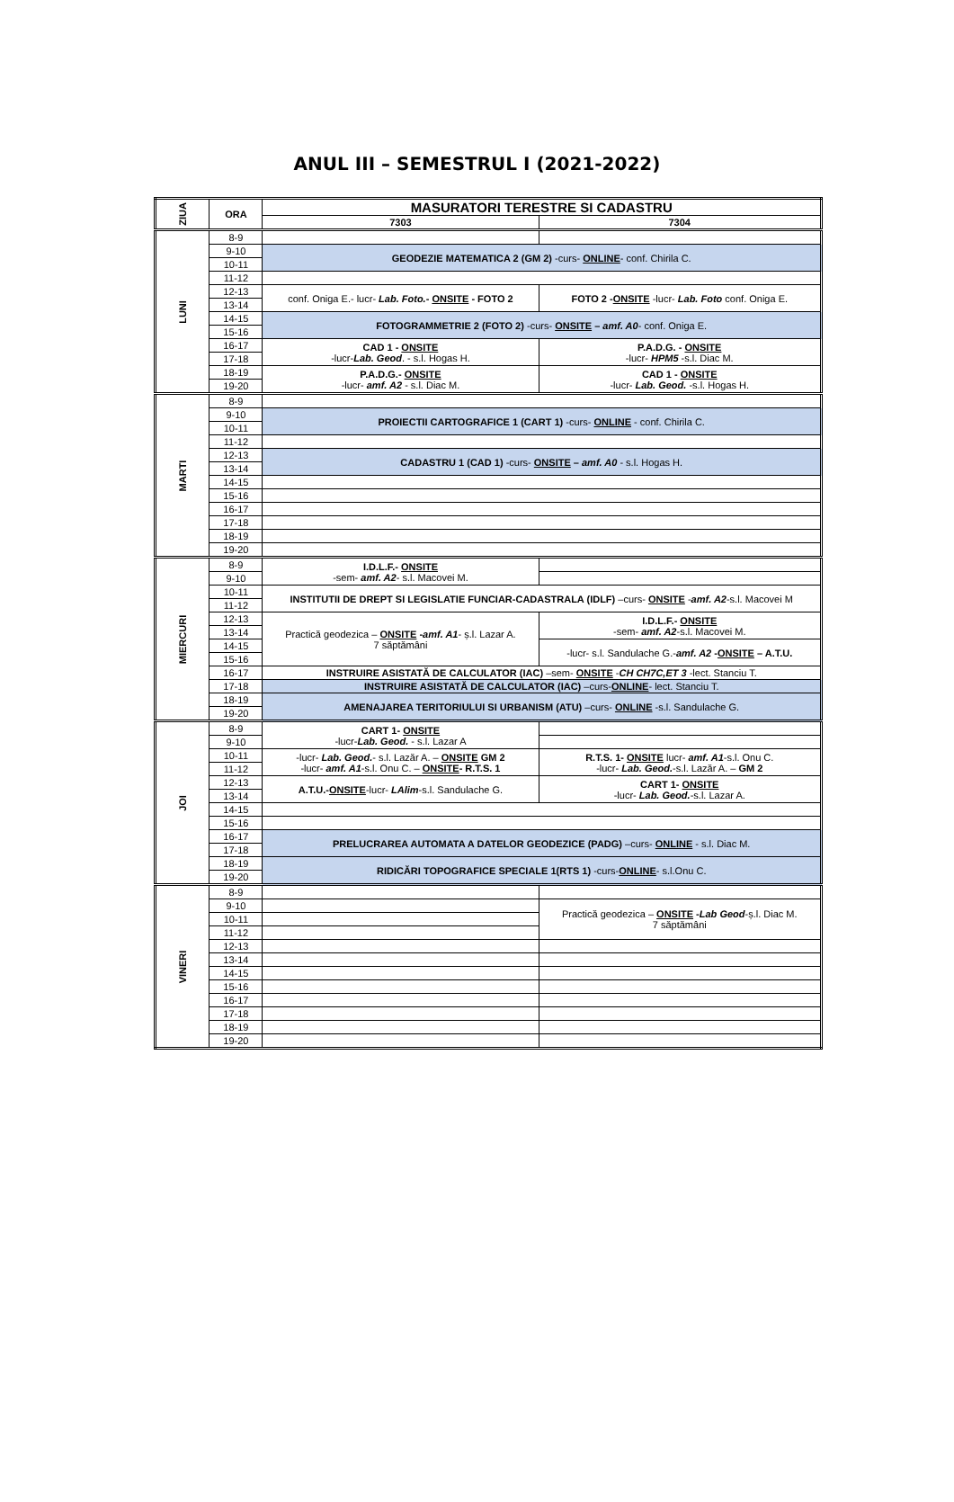ANUL III – SEMESTRUL I (2021-2022)
| ZIUA | ORA | MASURATORI TERESTRE SI CADASTRU | |
| --- | --- | --- | --- |
| | | 7303 | 7304 |
| LUNI | 8-9 | | |
| | 9-10 | GEODEZIE MATEMATICA 2 (GM 2) -curs- ONLINE - conf. Chirila C. | |
| | 10-11 | | |
| | 11-12 | | |
| | 12-13 | conf. Oniga E.- lucr- Lab. Foto. - ONSITE - FOTO 2 | FOTO 2 - ONSITE -lucr- Lab. Foto conf. Oniga E. |
| | 13-14 | | |
| | 14-15 | FOTOGRAMMETRIE 2 (FOTO 2) -curs- ONSITE – amf. A0 - conf. Oniga E. | |
| | 15-16 | | |
| | 16-17 | CAD 1 - ONSITE -lucr- Lab. Geod . - s.l. Hogas H. | P.A.D.G. - ONSITE -lucr- HPM5 -s.l. Diac M. |
| | 17-18 | | |
| | 18-19 | P.A.D.G.- ONSITE -lucr- amf. A2 - s.l. Diac M. | CAD 1 - ONSITE -lucr- Lab. Geod. -s.l. Hogas H. |
| | 19-20 | | |
| MARTI | 8-9 | | |
| | 9-10 | PROIECTII CARTOGRAFICE 1 (CART 1) -curs- ONLINE - conf. Chirila C. | |
| | 10-11 | | |
| | 11-12 | | |
| | 12-13 | CADASTRU 1 (CAD 1) -curs- ONSITE – amf. A0 - s.l. Hogas H. | |
| | 13-14 | | |
| | 14-15 | | |
| | 15-16 | | |
| | 16-17 | | |
| | 17-18 | | |
| | 18-19 | | |
| | 19-20 | | |
| MIERCURI | 8-9 | I.D.L.F.- ONSITE -sem- amf. A2 - s.l. Macovei M. | |
| | 9-10 | | |
| | 10-11 | INSTITUTII DE DREPT SI LEGISLATIE FUNCIAR-CADASTRALA (IDLF) –curs- ONSITE - amf. A2 -s.l. Macovei M | |
| | 11-12 | | |
| | 12-13 | Practică geodezica – ONSITE - amf. A1 - ș.l. Lazar A. 7 săptămâni | I.D.L.F.- ONSITE -sem- amf. A2 -s.l. Macovei M. |
| | 13-14 | | |
| | 14-15 | | -lucr- s.l. Sandulache G.- amf. A2 - ONSITE – A.T.U. |
| | 15-16 | | |
| | 16-17 | INSTRUIRE ASISTATĂ DE CALCULATOR (IAC) –sem- ONSITE - CH CH7C,ET 3 -lect. Stanciu T. | |
| | 17-18 | INSTRUIRE ASISTATĂ DE CALCULATOR (IAC) –curs- ONLINE - lect. Stanciu T. | |
| | 18-19 | AMENAJAREA TERITORIULUI SI URBANISM (ATU) –curs- ONLINE -s.l. Sandulache G. | |
| | 19-20 | | |
| JOI | 8-9 | CART 1- ONSITE -lucr- Lab. Geod. - s.l. Lazar A | |
| | 9-10 | | |
| | 10-11 | -lucr- Lab. Geod. - s.l. Lazăr A. – ONSITE GM 2 -lucr- amf. A1 -s.l. Onu C. – ONSITE - R.T.S. 1 | R.T.S. 1- ONSITE lucr- amf. A1 -s.l. Onu C. -lucr- Lab. Geod. -s.l. Lazăr A. – GM 2 |
| | 11-12 | | |
| | 12-13 | A.T.U.- ONSITE -lucr- LAlim -s.l. Sandulache G. | CART 1- ONSITE -lucr- Lab. Geod. -s.l. Lazar A. |
| | 13-14 | | |
| | 14-15 | | |
| | 15-16 | | |
| | 16-17 | PRELUCRAREA AUTOMATA A DATELOR GEODEZICE (PADG) –curs- ONLINE - s.l. Diac M. | |
| | 17-18 | | |
| | 18-19 | RIDICĂRI TOPOGRAFICE SPECIALE 1(RTS 1) -curs- ONLINE - s.l.Onu C. | |
| | 19-20 | | |
| VINERI | 8-9 | | |
| | 9-10 | | Practică geodezica – ONSITE - Lab Geod -ș.l. Diac M. 7 săptămâni |
| | 10-11 | | |
| | 11-12 | | |
| | 12-13 | | |
| | 13-14 | | |
| | 14-15 | | |
| | 15-16 | | |
| | 16-17 | | |
| | 17-18 | | |
| | 18-19 | | |
| | 19-20 | | |